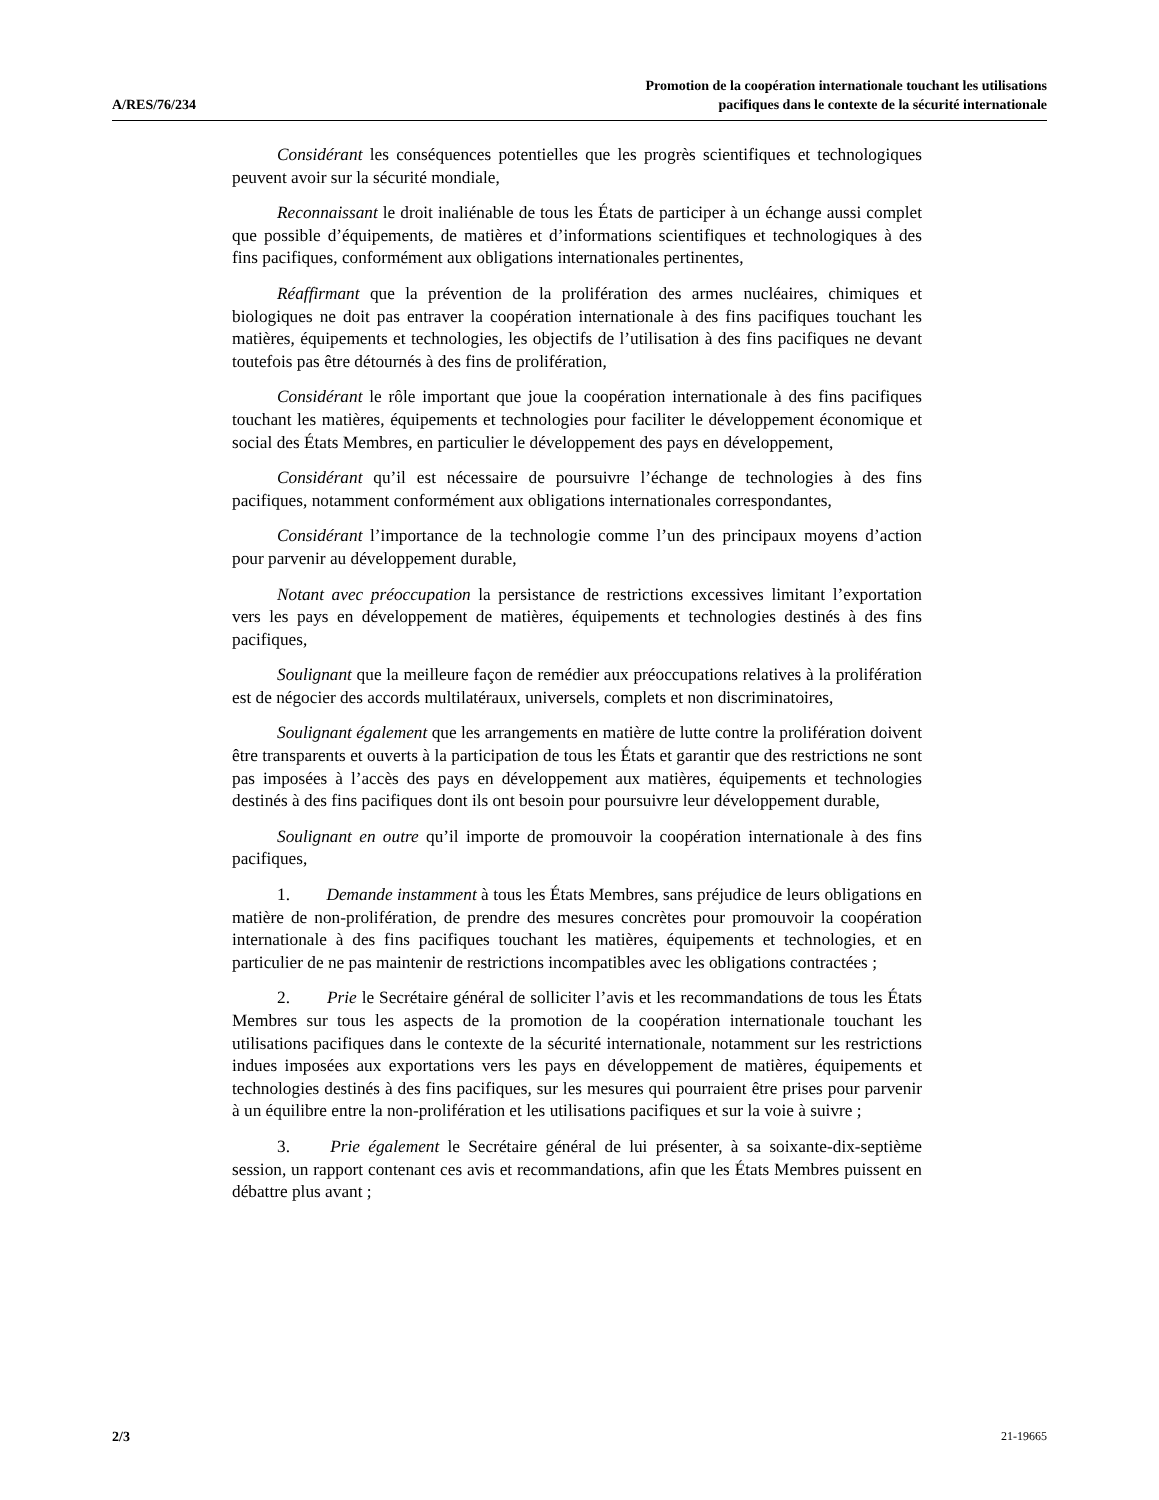A/RES/76/234
Promotion de la coopération internationale touchant les utilisations
pacifiques dans le contexte de la sécurité internationale
Considérant les conséquences potentielles que les progrès scientifiques et technologiques peuvent avoir sur la sécurité mondiale,
Reconnaissant le droit inaliénable de tous les États de participer à un échange aussi complet que possible d’équipements, de matières et d’informations scientifiques et technologiques à des fins pacifiques, conformément aux obligations internationales pertinentes,
Réaffirmant que la prévention de la prolifération des armes nucléaires, chimiques et biologiques ne doit pas entraver la coopération internationale à des fins pacifiques touchant les matières, équipements et technologies, les objectifs de l’utilisation à des fins pacifiques ne devant toutefois pas être détournés à des fins de prolifération,
Considérant le rôle important que joue la coopération internationale à des fins pacifiques touchant les matières, équipements et technologies pour faciliter le développement économique et social des États Membres, en particulier le développement des pays en développement,
Considérant qu’il est nécessaire de poursuivre l’échange de technologies à des fins pacifiques, notamment conformément aux obligations internationales correspondantes,
Considérant l’importance de la technologie comme l’un des principaux moyens d’action pour parvenir au développement durable,
Notant avec préoccupation la persistance de restrictions excessives limitant l’exportation vers les pays en développement de matières, équipements et technologies destinés à des fins pacifiques,
Soulignant que la meilleure façon de remédier aux préoccupations relatives à la prolifération est de négocier des accords multilatéraux, universels, complets et non discriminatoires,
Soulignant également que les arrangements en matière de lutte contre la prolifération doivent être transparents et ouverts à la participation de tous les États et garantir que des restrictions ne sont pas imposées à l’accès des pays en développement aux matières, équipements et technologies destinés à des fins pacifiques dont ils ont besoin pour poursuivre leur développement durable,
Soulignant en outre qu’il importe de promouvoir la coopération internationale à des fins pacifiques,
1. Demande instamment à tous les États Membres, sans préjudice de leurs obligations en matière de non-prolifération, de prendre des mesures concrètes pour promouvoir la coopération internationale à des fins pacifiques touchant les matières, équipements et technologies, et en particulier de ne pas maintenir de restrictions incompatibles avec les obligations contractées ;
2. Prie le Secrétaire général de solliciter l’avis et les recommandations de tous les États Membres sur tous les aspects de la promotion de la coopération internationale touchant les utilisations pacifiques dans le contexte de la sécurité internationale, notamment sur les restrictions indues imposées aux exportations vers les pays en développement de matières, équipements et technologies destinés à des fins pacifiques, sur les mesures qui pourraient être prises pour parvenir à un équilibre entre la non-prolifération et les utilisations pacifiques et sur la voie à suivre ;
3. Prie également le Secrétaire général de lui présenter, à sa soixante-dix-septième session, un rapport contenant ces avis et recommandations, afin que les États Membres puissent en débattre plus avant ;
2/3 21-19665